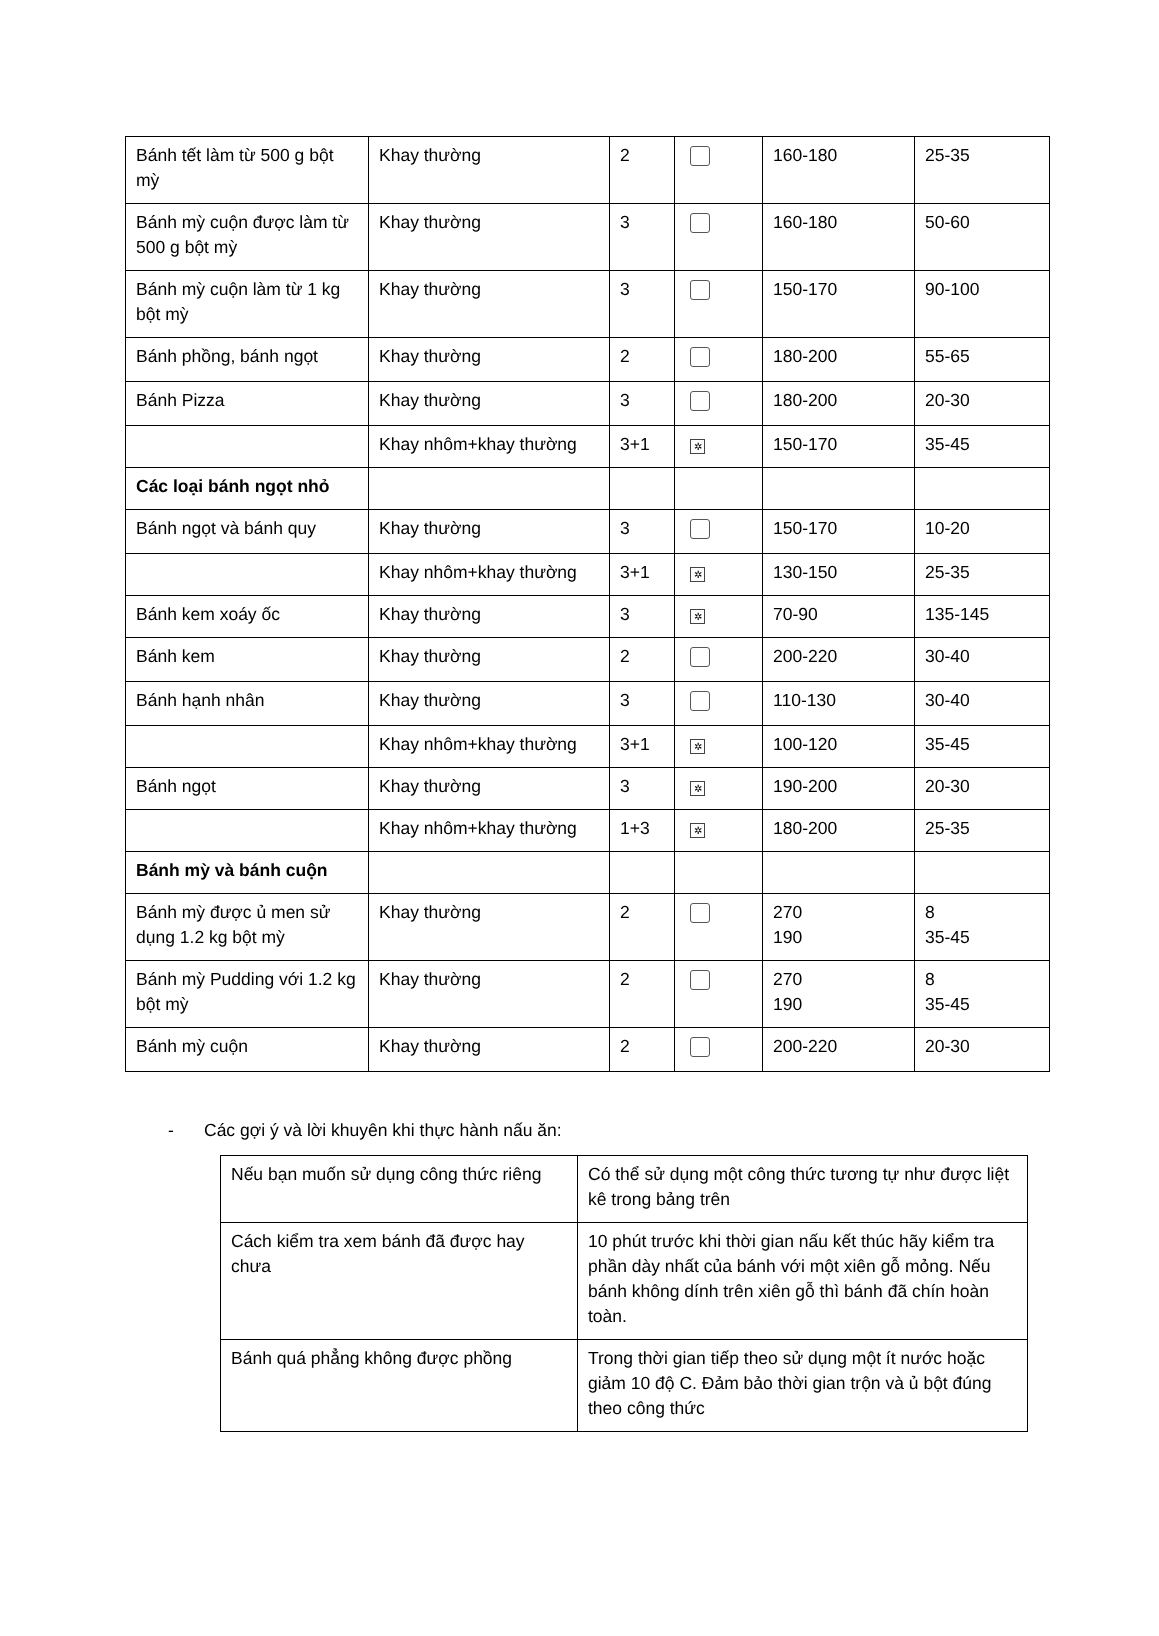| Bánh tết làm từ 500 g bột mỳ | Khay thường | 2 | | 160-180 | 25-35 |
| Bánh mỳ cuộn được làm từ 500 g bột mỳ | Khay thường | 3 | | 160-180 | 50-60 |
| Bánh mỳ cuộn làm từ 1 kg bột mỳ | Khay thường | 3 | | 150-170 | 90-100 |
| Bánh phồng, bánh ngọt | Khay thường | 2 | | 180-200 | 55-65 |
| Bánh Pizza | Khay thường | 3 | | 180-200 | 20-30 |
| | Khay nhôm+khay thường | 3+1 | ✲ | 150-170 | 35-45 |
| Các loại bánh ngọt nhỏ | | | | | |
| Bánh ngọt và bánh quy | Khay thường | 3 | | 150-170 | 10-20 |
| | Khay nhôm+khay thường | 3+1 | ✲ | 130-150 | 25-35 |
| Bánh kem xoáy ốc | Khay thường | 3 | ✲ | 70-90 | 135-145 |
| Bánh kem | Khay thường | 2 | | 200-220 | 30-40 |
| Bánh hạnh nhân | Khay thường | 3 | | 110-130 | 30-40 |
| | Khay nhôm+khay thường | 3+1 | ✲ | 100-120 | 35-45 |
| Bánh ngọt | Khay thường | 3 | ✲ | 190-200 | 20-30 |
| | Khay nhôm+khay thường | 1+3 | ✲ | 180-200 | 25-35 |
| Bánh mỳ và bánh cuộn | | | | | |
| Bánh mỳ được ủ men sử dụng 1.2 kg bột mỳ | Khay thường | 2 | | 270 190 | 8 35-45 |
| Bánh mỳ Pudding với 1.2 kg bột mỳ | Khay thường | 2 | | 270 190 | 8 35-45 |
| Bánh mỳ cuộn | Khay thường | 2 | | 200-220 | 20-30 |
- Các gợi ý và lời khuyên khi thực hành nấu ăn:
| Nếu bạn muốn sử dụng công thức riêng | Có thể sử dụng một công thức tương tự như được liệt kê trong bảng trên |
| Cách kiểm tra xem bánh đã được hay chưa | 10 phút trước khi thời gian nấu kết thúc hãy kiểm tra phần dày nhất của bánh với một xiên gỗ mỏng. Nếu bánh không dính trên xiên gỗ thì bánh đã chín hoàn toàn. |
| Bánh quá phẳng không được phồng | Trong thời gian tiếp theo sử dụng một ít nước hoặc giảm 10 độ C. Đảm bảo thời gian trộn và ủ bột đúng theo công thức |